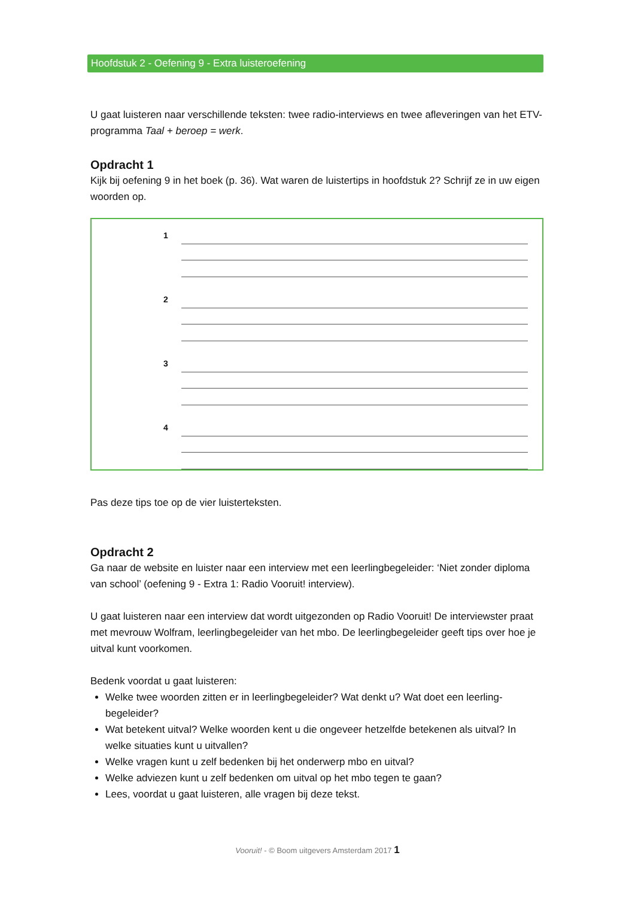Hoofdstuk 2 - Oefening 9 - Extra luisteroefening
U gaat luisteren naar verschillende teksten: twee radio-interviews en twee afleveringen van het ETV-programma Taal + beroep = werk.
Opdracht 1
Kijk bij oefening 9 in het boek (p. 36). Wat waren de luistertips in hoofdstuk 2? Schrijf ze in uw eigen woorden op.
1
2
3
4
Pas deze tips toe op de vier luisterteksten.
Opdracht 2
Ga naar de website en luister naar een interview met een leerlingbegeleider: ‘Niet zonder diploma van school’ (oefening 9 - Extra 1: Radio Vooruit! interview).
U gaat luisteren naar een interview dat wordt uitgezonden op Radio Vooruit! De interviewster praat met mevrouw Wolfram, leerlingbegeleider van het mbo. De leerlingbegeleider geeft tips over hoe je uitval kunt voorkomen.
Bedenk voordat u gaat luisteren:
Welke twee woorden zitten er in leerlingbegeleider? Wat denkt u? Wat doet een leerling-begeleider?
Wat betekent uitval? Welke woorden kent u die ongeveer hetzelfde betekenen als uitval? In welke situaties kunt u uitvallen?
Welke vragen kunt u zelf bedenken bij het onderwerp mbo en uitval?
Welke adviezen kunt u zelf bedenken om uitval op het mbo tegen te gaan?
Lees, voordat u gaat luisteren, alle vragen bij deze tekst.
Vooruit! - © Boom uitgevers Amsterdam 2017 1